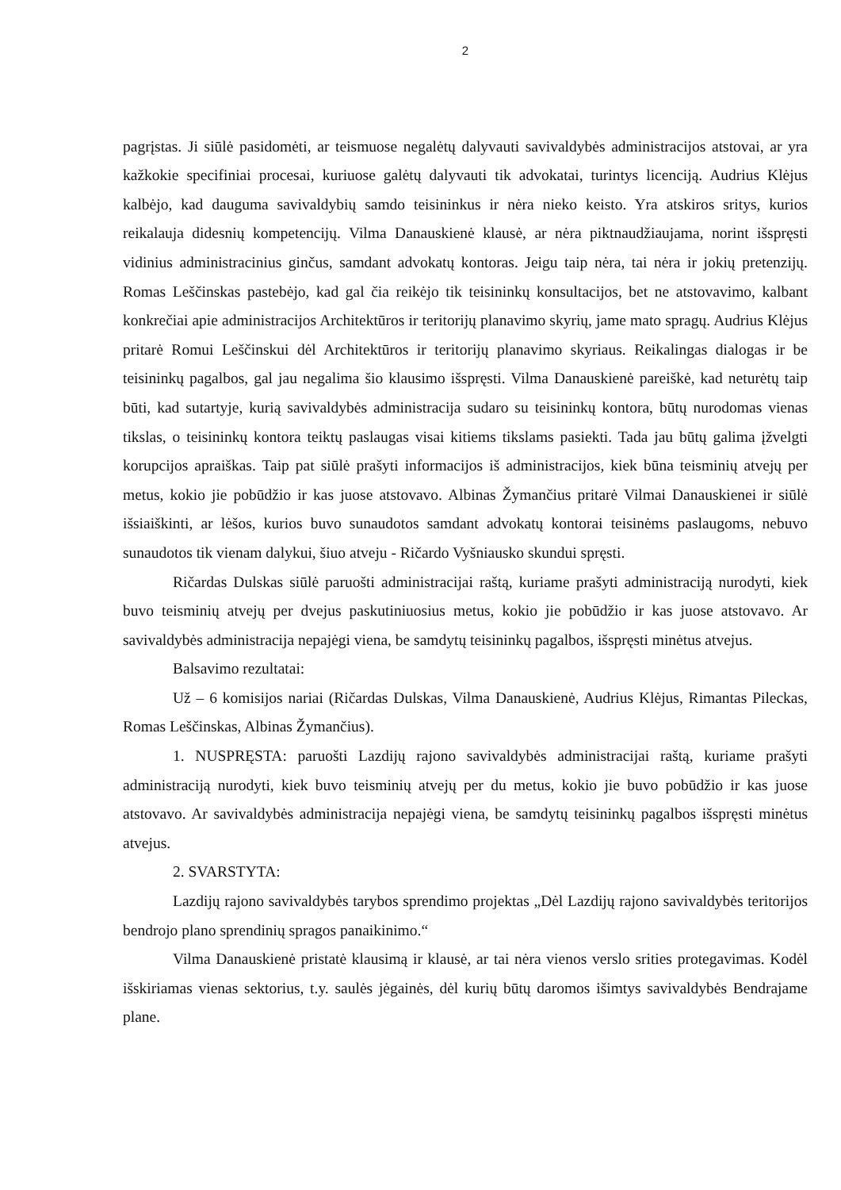2
pagrįstas. Ji siūlė pasidomėti, ar teismuose negalėtų dalyvauti savivaldybės administracijos atstovai, ar yra kažkokie specifiniai procesai, kuriuose galėtų dalyvauti tik advokatai, turintys licenciją. Audrius Klėjus kalbėjo, kad dauguma savivaldybių samdo teisininkus ir nėra nieko keisto. Yra atskiros sritys, kurios reikalauja didesnių kompetencijų. Vilma Danauskienė klausė, ar nėra piktnaudžiaujama, norint išspręsti vidinius administracinius ginčus, samdant advokatų kontoras. Jeigu taip nėra, tai nėra ir jokių pretenzijų. Romas Leščinskas pastebėjo, kad gal čia reikėjo tik teisininkų konsultacijos, bet ne atstovavimo, kalbant konkrečiai apie administracijos Architektūros ir teritorijų planavimo skyrių, jame mato spragų. Audrius Klėjus pritarė Romui Leščinskui dėl Architektūros ir teritorijų planavimo skyriaus. Reikalingas dialogas ir be teisininkų pagalbos, gal jau negalima šio klausimo išspręsti. Vilma Danauskienė pareiškė, kad neturėtų taip būti, kad sutartyje, kurią savivaldybės administracija sudaro su teisininkų kontora, būtų nurodomas vienas tikslas, o teisininkų kontora teiktų paslaugas visai kitiems tikslams pasiekti. Tada jau būtų galima įžvelgti korupcijos apraiškas. Taip pat siūlė prašyti informacijos iš administracijos, kiek būna teisminių atvejų per metus, kokio jie pobūdžio ir kas juose atstovavo. Albinas Žymančius pritarė Vilmai Danauskienei ir siūlė išsiaiškinti, ar lėšos, kurios buvo sunaudotos samdant advokatų kontorai teisinėms paslaugoms, nebuvo sunaudotos tik vienam dalykui, šiuo atveju - Ričardo Vyšniausko skundui spręsti.
Ričardas Dulskas siūlė paruošti administracijai raštą, kuriame prašyti administraciją nurodyti, kiek buvo teisminių atvejų per dvejus paskutiniuosius metus, kokio jie pobūdžio ir kas juose atstovavo. Ar savivaldybės administracija nepajėgi viena, be samdytų teisininkų pagalbos, išspręsti minėtus atvejus.
Balsavimo rezultatai:
Už – 6 komisijos nariai (Ričardas Dulskas, Vilma Danauskienė, Audrius Klėjus, Rimantas Pileckas, Romas Leščinskas, Albinas Žymančius).
1. NUSPRĘSTA: paruošti Lazdijų rajono savivaldybės administracijai raštą, kuriame prašyti administraciją nurodyti, kiek buvo teisminių atvejų per du metus, kokio jie buvo pobūdžio ir kas juose atstovavo. Ar savivaldybės administracija nepajėgi viena, be samdytų teisininkų pagalbos išspręsti minėtus atvejus.
2. SVARSTYTA:
Lazdijų rajono savivaldybės tarybos sprendimo projektas „Dėl Lazdijų rajono savivaldybės teritorijos bendrojo plano sprendinių spragos panaikinimo.“
Vilma Danauskienė pristatė klausimą ir klausė, ar tai nėra vienos verslo srities protegavimas. Kodėl išskiriamas vienas sektorius, t.y. saulės jėgainės, dėl kurių būtų daromos išimtys savivaldybės Bendrajame plane.